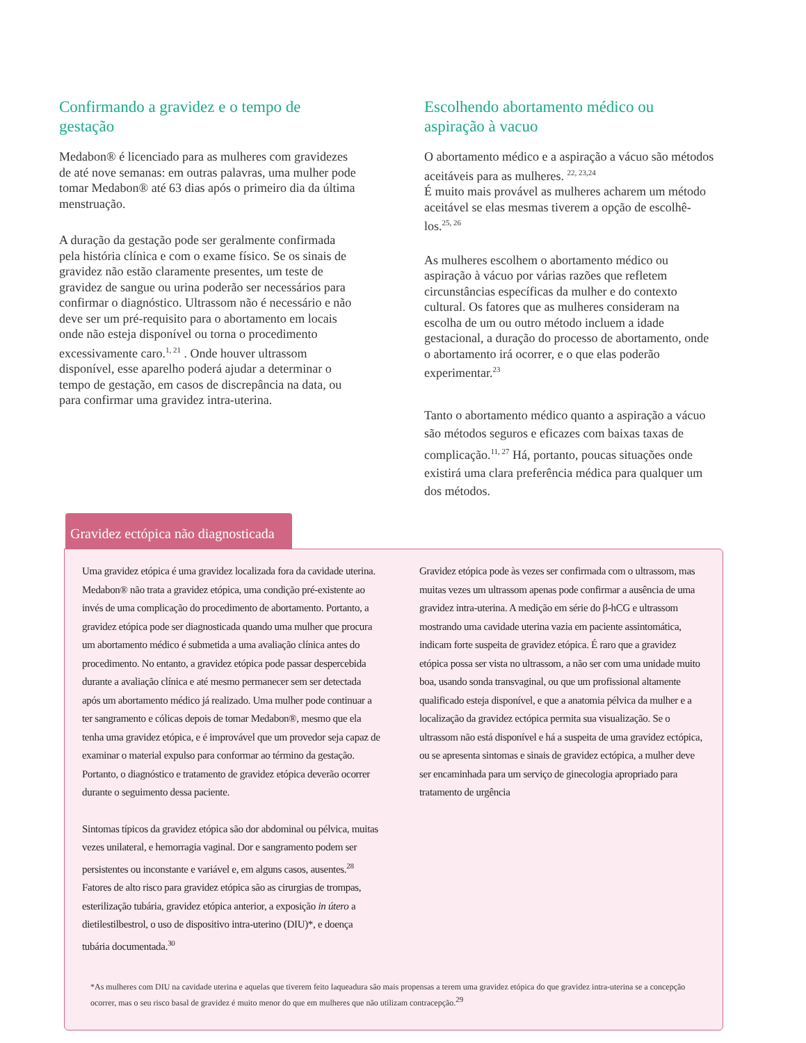Confirmando a gravidez e o tempo de gestação
Medabon® é licenciado para as mulheres com gravidezes de até nove semanas: em outras palavras, uma mulher pode tomar Medabon® até 63 dias após o primeiro dia da última menstruação.
A duração da gestação pode ser geralmente confirmada pela história clínica e com o exame físico. Se os sinais de gravidez não estão claramente presentes, um teste de gravidez de sangue ou urina poderão ser necessários para confirmar o diagnóstico. Ultrassom não é necessário e não deve ser um pré-requisito para o abortamento em locais onde não esteja disponível ou torna o procedimento excessivamente caro.<sup>1, 21</sup> . Onde houver ultrassom disponível, esse aparelho poderá ajudar a determinar o tempo de gestação, em casos de discrepância na data, ou para confirmar uma gravidez intra-uterina.
Escolhendo abortamento médico ou aspiração à vacuo
O abortamento médico e a aspiração a vácuo são métodos aceitáveis para as mulheres. <sup>22, 23,24</sup>
É muito mais provável as mulheres acharem um método aceitável se elas mesmas tiverem a opção de escolhê-los.<sup>25, 26</sup>
As mulheres escolhem o abortamento médico ou aspiração à vácuo por várias razões que refletem circunstâncias específicas da mulher e do contexto cultural. Os fatores que as mulheres consideram na escolha de um ou outro método incluem a idade gestacional, a duração do processo de abortamento, onde o abortamento irá ocorrer, e o que elas poderão experimentar.<sup>23</sup>
Tanto o abortamento médico quanto a aspiração a vácuo são métodos seguros e eficazes com baixas taxas de complicação.<sup>11, 27</sup> Há, portanto, poucas situações onde existirá uma clara preferência médica para qualquer um dos métodos.
Gravidez ectópica não diagnosticada
Uma gravidez etópica é uma gravidez localizada fora da cavidade uterina. Medabon® não trata a gravidez etópica, uma condição pré-existente ao invés de uma complicação do procedimento de abortamento. Portanto, a gravidez etópica pode ser diagnosticada quando uma mulher que procura um abortamento médico é submetida a uma avaliação clínica antes do procedimento. No entanto, a gravidez etópica pode passar despercebida durante a avaliação clínica e até mesmo permanecer sem ser detectada após um abortamento médico já realizado. Uma mulher pode continuar a ter sangramento e cólicas depois de tomar Medabon®, mesmo que ela tenha uma gravidez etópica, e é improvável que um provedor seja capaz de examinar o material expulso para conformar ao término da gestação. Portanto, o diagnóstico e tratamento de gravidez etópica deverão ocorrer durante o seguimento dessa paciente.
Sintomas típicos da gravidez etópica são dor abdominal ou pélvica, muitas vezes unilateral, e hemorragia vaginal. Dor e sangramento podem ser persistentes ou inconstante e variável e, em alguns casos, ausentes.<sup>28</sup> Fatores de alto risco para gravidez etópica são as cirurgias de trompas, esterilização tubária, gravidez etópica anterior, a exposição in útero a dietilestilbestrol, o uso de dispositivo intra-uterino (DIU)*, e doença tubária documentada.<sup>30</sup>
Gravidez etópica pode às vezes ser confirmada com o ultrassom, mas muitas vezes um ultrassom apenas pode confirmar a ausência de uma gravidez intra-uterina. A medição em série do β-hCG e ultrassom mostrando uma cavidade uterina vazia em paciente assintomática, indicam forte suspeita de gravidez etópica. É raro que a gravidez etópica possa ser vista no ultrassom, a não ser com uma unidade muito boa, usando sonda transvaginal, ou que um profissional altamente qualificado esteja disponível, e que a anatomia pélvica da mulher e a localização da gravidez ectópica permita sua visualização. Se o ultrassom não está disponível e há a suspeita de uma gravidez ectópica, ou se apresenta sintomas e sinais de gravidez ectópica, a mulher deve ser encaminhada para um serviço de ginecologia apropriado para tratamento de urgência
*As mulheres com DIU na cavidade uterina e aquelas que tiverem feito laqueadura são mais propensas a terem uma gravidez etópica do que gravidez intra-uterina se a concepção ocorrer, mas o seu risco basal de gravidez é muito menor do que em mulheres que não utilizam contracepção.<sup>29</sup>